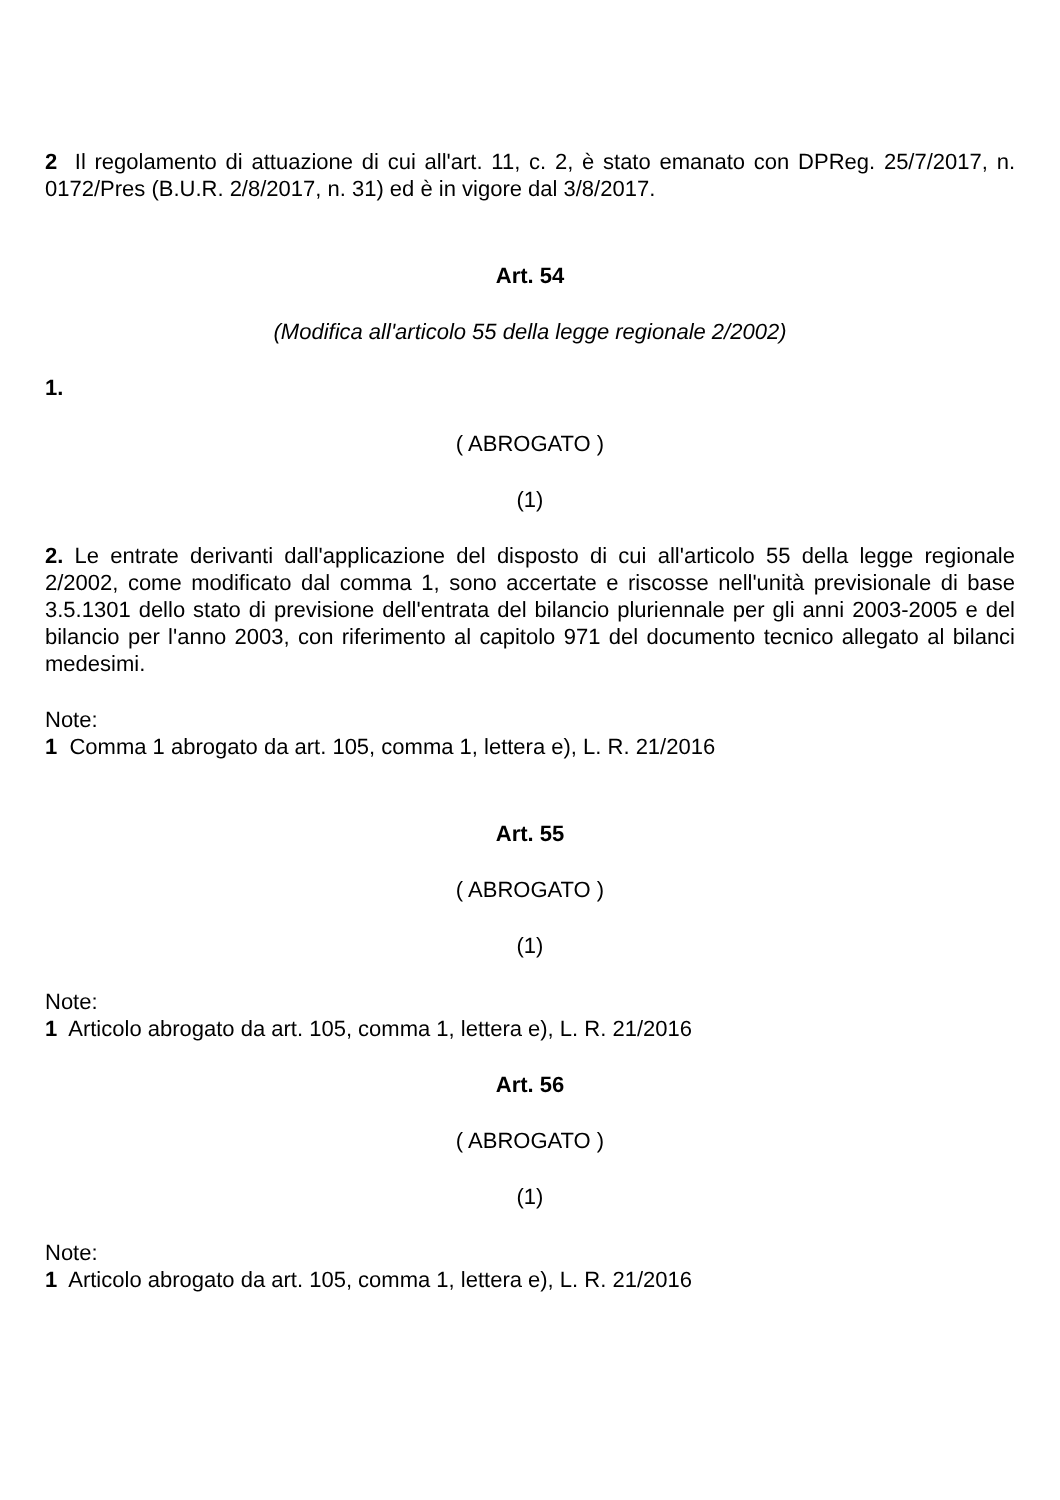2 Il regolamento di attuazione di cui all'art. 11, c. 2, è stato emanato con DPReg. 25/7/2017, n. 0172/Pres (B.U.R. 2/8/2017, n. 31) ed è in vigore dal 3/8/2017.
Art. 54
(Modifica all'articolo 55 della legge regionale 2/2002)
1.
( ABROGATO )
(1)
2. Le entrate derivanti dall'applicazione del disposto di cui all'articolo 55 della legge regionale 2/2002, come modificato dal comma 1, sono accertate e riscosse nell'unità previsionale di base 3.5.1301 dello stato di previsione dell'entrata del bilancio pluriennale per gli anni 2003-2005 e del bilancio per l'anno 2003, con riferimento al capitolo 971 del documento tecnico allegato al bilanci medesimi.
Note:
1 Comma 1 abrogato da art. 105, comma 1, lettera e), L. R. 21/2016
Art. 55
( ABROGATO )
(1)
Note:
1 Articolo abrogato da art. 105, comma 1, lettera e), L. R. 21/2016
Art. 56
( ABROGATO )
(1)
Note:
1 Articolo abrogato da art. 105, comma 1, lettera e), L. R. 21/2016